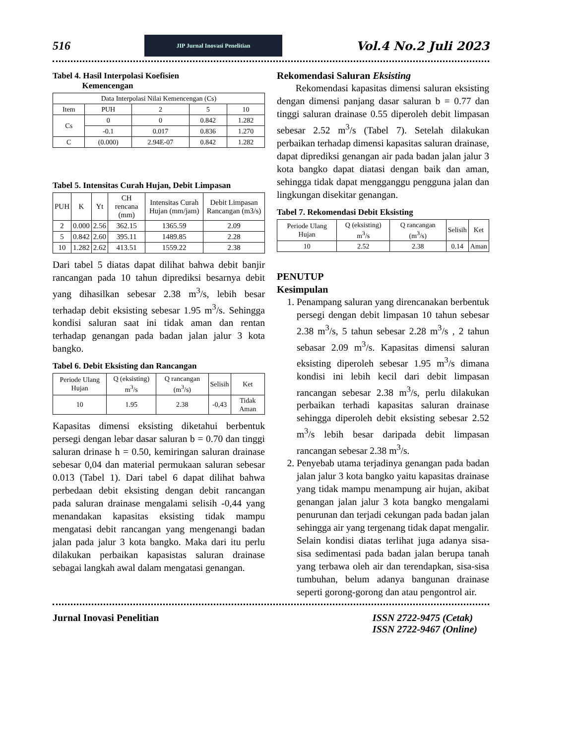516
JIP Jurnal Inovasi Penelitian
Vol.4 No.2 Juli 2023
Tabel 4. Hasil Interpolasi Koefisien
Kemencengan
| Data Interpolasi Nilai Kemencengan (Cs) | | | | |
| --- | --- | --- | --- | --- |
| Item | PUH | 2 | 5 | 10 |
| Cs | 0 | 0 | 0.842 | 1.282 |
| | -0.1 | 0.017 | 0.836 | 1.270 |
| C | (0.000) | 2.94E-07 | 0.842 | 1.282 |
Tabel 5. Intensitas Curah Hujan, Debit Limpasan
| PUH | K | Yt | CH rencana (mm) | Intensitas Curah Hujan (mm/jam) | Debit Limpasan Rancangan (m3/s) |
| --- | --- | --- | --- | --- | --- |
| 2 | 0.000 | 2.56 | 362.15 | 1365.59 | 2.09 |
| 5 | 0.842 | 2.60 | 395.11 | 1489.85 | 2.28 |
| 10 | 1.282 | 2.62 | 413.51 | 1559.22 | 2.38 |
Dari tabel 5 diatas dapat dilihat bahwa debit banjir rancangan pada 10 tahun diprediksi besarnya debit yang dihasilkan sebesar 2.38 m<sup>3</sup>/s, lebih besar terhadap debit eksisting sebesar 1.95 m<sup>3</sup>/s. Sehingga kondisi saluran saat ini tidak aman dan rentan terhadap genangan pada badan jalan jalur 3 kota bangko.
Tabel 6. Debit Eksisting dan Rancangan
| Periode Ulang Hujan | Q (eksisting) m<sup>3</sup>/s | Q rancangan (m<sup>3</sup>/s) | Selisih | Ket |
| --- | --- | --- | --- | --- |
| 10 | 1.95 | 2.38 | -0,43 | Tidak Aman |
Kapasitas dimensi eksisting diketahui berbentuk persegi dengan lebar dasar saluran b = 0.70 dan tinggi saluran drinase h = 0.50, kemiringan saluran drainase sebesar 0,04 dan material permukaan saluran sebesar 0.013 (Tabel 1). Dari tabel 6 dapat dilihat bahwa perbedaan debit eksisting dengan debit rancangan pada saluran drainase mengalami selisih -0,44 yang menandakan kapasitas eksisting tidak mampu mengatasi debit rancangan yang mengenangi badan jalan pada jalur 3 kota bangko. Maka dari itu perlu dilakukan perbaikan kapasistas saluran drainase sebagai langkah awal dalam mengatasi genangan.
Rekomendasi Saluran Eksisting
Rekomendasi kapasitas dimensi saluran eksisting dengan dimensi panjang dasar saluran b = 0.77 dan tinggi saluran drainase 0.55 diperoleh debit limpasan sebesar 2.52 m<sup>3</sup>/s (Tabel 7). Setelah dilakukan perbaikan terhadap dimensi kapasitas saluran drainase, dapat diprediksi genangan air pada badan jalan jalur 3 kota bangko dapat diatasi dengan baik dan aman, sehingga tidak dapat mengganggu pengguna jalan dan lingkungan disekitar genangan.
Tabel 7. Rekomendasi Debit Eksisting
| Periode Ulang Hujan | Q (eksisting) m<sup>3</sup>/s | Q rancangan (m<sup>3</sup>/s) | Selisih | Ket |
| --- | --- | --- | --- | --- |
| 10 | 2.52 | 2.38 | 0.14 | Aman |
PENUTUP
Kesimpulan
1. Penampang saluran yang direncanakan berbentuk persegi dengan debit limpasan 10 tahun sebesar 2.38 m<sup>3</sup>/s, 5 tahun sebesar 2.28 m<sup>3</sup>/s , 2 tahun sebasar 2.09 m<sup>3</sup>/s. Kapasitas dimensi saluran eksisting diperoleh sebesar 1.95 m<sup>3</sup>/s dimana kondisi ini lebih kecil dari debit limpasan rancangan sebesar 2.38 m<sup>3</sup>/s, perlu dilakukan perbaikan terhadi kapasitas saluran drainase sehingga diperoleh debit eksisting sebesar 2.52 m<sup>3</sup>/s lebih besar daripada debit limpasan rancangan sebesar 2.38 m<sup>3</sup>/s.
2. Penyebab utama terjadinya genangan pada badan jalan jalur 3 kota bangko yaitu kapasitas drainase yang tidak mampu menampung air hujan, akibat genangan jalan jalur 3 kota bangko mengalami penurunan dan terjadi cekungan pada badan jalan sehingga air yang tergenang tidak dapat mengalir. Selain kondisi diatas terlihat juga adanya sisa-sisa sedimentasi pada badan jalan berupa tanah yang terbawa oleh air dan terendapkan, sisa-sisa tumbuhan, belum adanya bangunan drainase seperti gorong-gorong dan atau pengontrol air.
Jurnal Inovasi Penelitian ISSN 2722-9475 (Cetak)
ISSN 2722-9467 (Online)